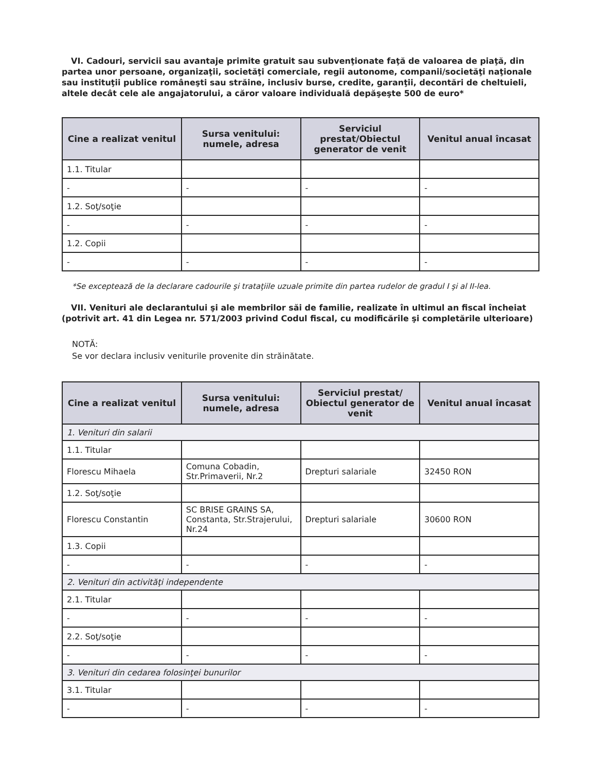VI. Cadouri, servicii sau avantaje primite gratuit sau subvenţionate faţă de valoarea de piaţă, din partea unor persoane, organizaţii, societăţi comerciale, regii autonome, companii/societăţi naţionale sau instituţii publice româneşti sau străine, inclusiv burse, credite, garanţii, decontări de cheltuieli, altele decât cele ale angajatorului, a căror valoare individuală depăşeşte 500 de euro*
| Cine a realizat venitul | Sursa venitului: numele, adresa | Serviciul prestat/Obiectul generator de venit | Venitul anual încasat |
| --- | --- | --- | --- |
| 1.1. Titular | | | |
| - | - | - | - |
| 1.2. Soţ/soţie | | | |
| - | - | - | - |
| 1.2. Copii | | | |
| - | - | - | - |
*Se exceptează de la declarare cadourile şi trataţiile uzuale primite din partea rudelor de gradul I şi al II-lea.
VII. Venituri ale declarantului şi ale membrilor săi de familie, realizate în ultimul an fiscal încheiat (potrivit art. 41 din Legea nr. 571/2003 privind Codul fiscal, cu modificările şi completările ulterioare)
NOTĂ:
Se vor declara inclusiv veniturile provenite din străinătate.
| Cine a realizat venitul | Sursa venitului: numele, adresa | Serviciul prestat/ Obiectul generator de venit | Venitul anual încasat |
| --- | --- | --- | --- |
| 1. Venituri din salarii | | | |
| 1.1. Titular | | | |
| Florescu Mihaela | Comuna Cobadin, Str.Primaverii, Nr.2 | Drepturi salariale | 32450 RON |
| 1.2. Soţ/soţie | | | |
| Florescu Constantin | SC BRISE GRAINS SA, Constanta, Str.Strajerului, Nr.24 | Drepturi salariale | 30600 RON |
| 1.3. Copii | | | |
| - | - | - | - |
| 2. Venituri din activităţi independente | | | |
| 2.1. Titular | | | |
| - | - | - | - |
| 2.2. Soţ/soţie | | | |
| - | - | - | - |
| 3. Venituri din cedarea folosinţei bunurilor | | | |
| 3.1. Titular | | | |
| - | - | - | - |